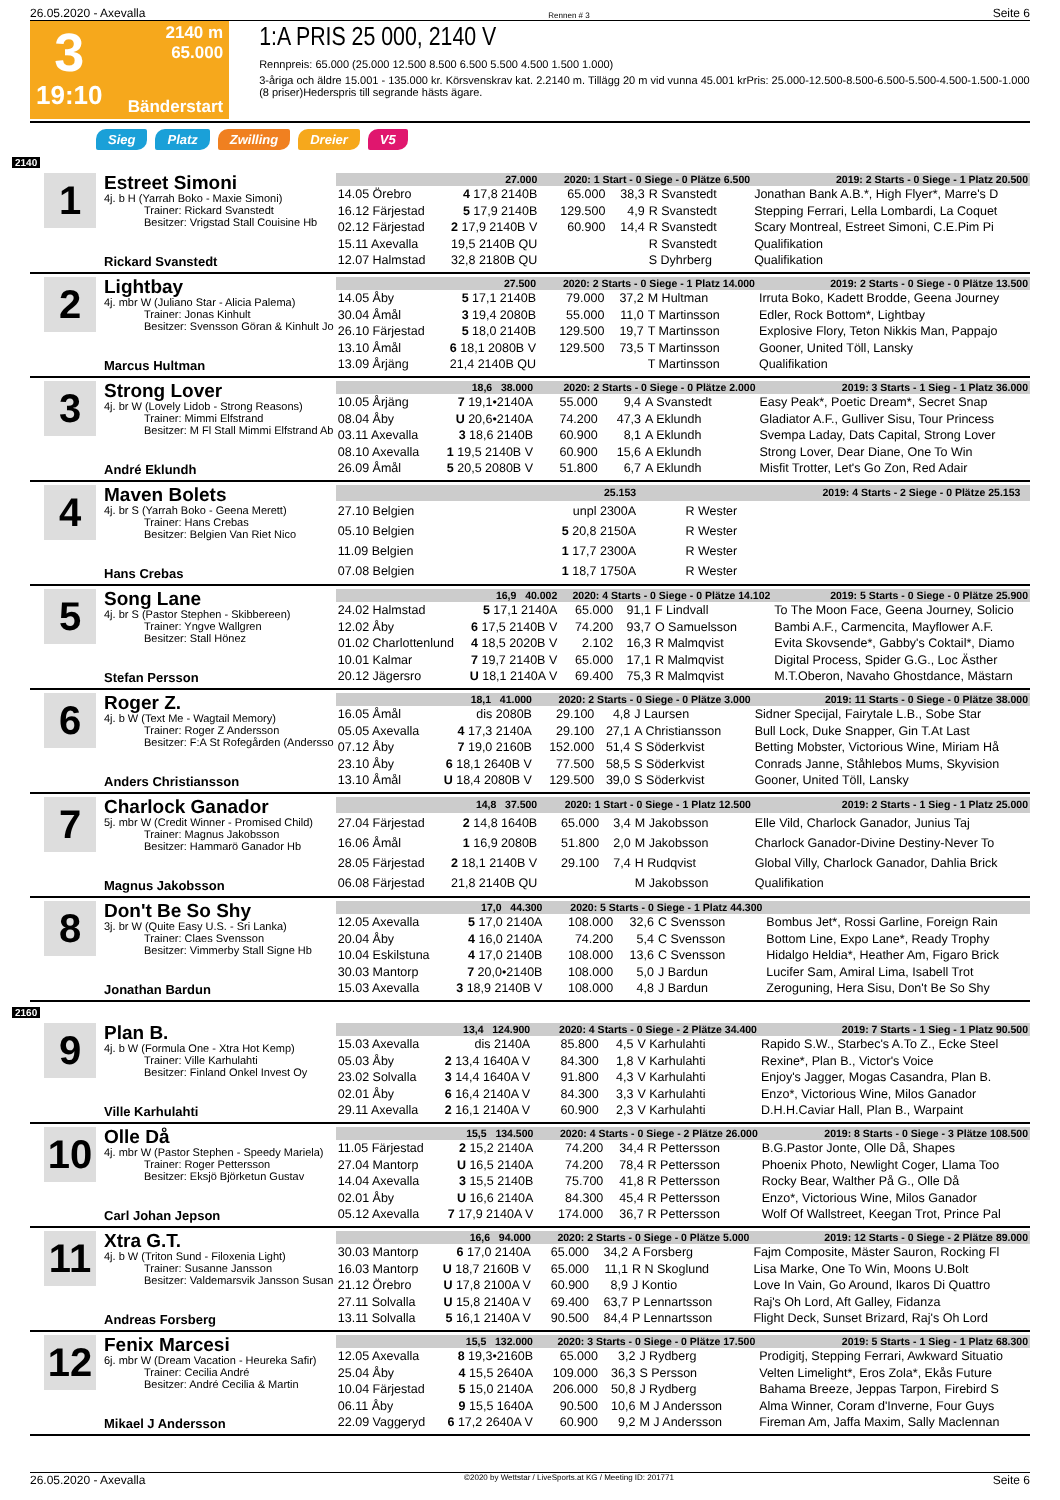26.05.2020 - Axevalla Rennen # 3 Seite 6
3
19:10
2140 m
65.000
Bänderstart
1:A PRIS 25 000, 2140 V
Rennpreis: 65.000 (25.000 12.500 8.500 6.500 5.500 4.500 1.500 1.000)
3-åriga och äldre 15.001 - 135.000 kr. Körsvenskrav kat. 2.2140 m. Tillägg 20 m vid vunna 45.001 krPris: 25.000-12.500-8.500-6.500-5.500-4.500-1.500-1.000 (8 priser)Hederspris till segrande hästs ägare.
Sieg Platz Zwilling Dreier V5
2140
1
Estreet Simoni
4j. b H (Yarrah Boko - Maxie Simoni)
Trainer: Rickard Svanstedt
Besitzer: Vrigstad Stall Couisine Hb
Rickard Svanstedt
| 27.000 | | 2020: 1 Start - 0 Siege - 0 Plätze 6.500 | | | | 2019: 2 Starts - 0 Siege - 1 Platz 20.500 |
| 14.05 Örebro | 4 17,8 2140B | 65.000 | 38,3 | R Svanstedt | | Jonathan Bank A.B.*, High Flyer*, Marre's D |
| 16.12 Färjestad | 5 17,9 2140B | 129.500 | 4,9 | R Svanstedt | | Stepping Ferrari, Lella Lombardi, La Coquet |
| 02.12 Färjestad | 2 17,9 2140B V | 60.900 | 14,4 | R Svanstedt | | Scary Montreal, Estreet Simoni, C.E.Pim Pi |
| 15.11 Axevalla | 19,5 2140B QU | | | R Svanstedt | | Qualifikation |
| 12.07 Halmstad | 32,8 2180B QU | | | S Dyhrberg | | Qualifikation |
2
Lightbay
4j. mbr W (Juliano Star - Alicia Palema)
Trainer: Jonas Kinhult
Besitzer: Svensson Göran & Kinhult Jo
Marcus Hultman
| 27.500 | | 2020: 2 Starts - 0 Siege - 1 Platz 14.000 | | | | 2019: 2 Starts - 0 Siege - 0 Plätze 13.500 |
| 14.05 Åby | 5 17,1 2140B | 79.000 | 37,2 | M Hultman | | Irruta Boko, Kadett Brodde, Geena Journey |
| 30.04 Åmål | 3 19,4 2080B | 55.000 | 11,0 | T Martinsson | | Edler, Rock Bottom*, Lightbay |
| 26.10 Färjestad | 5 18,0 2140B | 129.500 | 19,7 | T Martinsson | | Explosive Flory, Teton Nikkis Man, Pappajo |
| 13.10 Åmål | 6 18,1 2080B V | 129.500 | 73,5 | T Martinsson | | Gooner, United Töll, Lansky |
| 13.09 Årjäng | 21,4 2140B QU | | | T Martinsson | | Qualifikation |
3
Strong Lover
4j. br W (Lovely Lidob - Strong Reasons)
Trainer: Mimmi Elfstrand
Besitzer: M Fl Stall Mimmi Elfstrand Ab
André Eklundh
| 18,6 38.000 | | 2020: 2 Starts - 0 Siege - 0 Plätze 2.000 | | | | 2019: 3 Starts - 1 Sieg - 1 Platz 36.000 |
| 10.05 Årjäng | 7 19,1•2140A | 55.000 | 9,4 | A Svanstedt | | Easy Peak*, Poetic Dream*, Secret Snap |
| 08.04 Åby | U 20,6•2140A | 74.200 | 47,3 | A Eklundh | | Gladiator A.F., Gulliver Sisu, Tour Princess |
| 03.11 Axevalla | 3 18,6 2140B | 60.900 | 8,1 | A Eklundh | | Svempa Laday, Dats Capital, Strong Lover |
| 08.10 Axevalla | 1 19,5 2140B V | 60.900 | 15,6 | A Eklundh | | Strong Lover, Dear Diane, One To Win |
| 26.09 Åmål | 5 20,5 2080B V | 51.800 | 6,7 | A Eklundh | | Misfit Trotter, Let's Go Zon, Red Adair |
4
Maven Bolets
4j. br S (Yarrah Boko - Geena Merett)
Trainer: Hans Crebas
Besitzer: Belgien Van Riet Nico
Hans Crebas
| 25.153 | | 2019: 4 Starts - 2 Siege - 0 Plätze 25.153 | | | | |
| 27.10 Belgien | unpl 2300A | | | R Wester | | |
| 05.10 Belgien | 5 20,8 2150A | | | R Wester | | |
| 11.09 Belgien | 1 17,7 2300A | | | R Wester | | |
| 07.08 Belgien | 1 18,7 1750A | | | R Wester | | |
5
Song Lane
4j. br S (Pastor Stephen - Skibbereen)
Trainer: Yngve Wallgren
Besitzer: Stall Hönez
Stefan Persson
| 16,9 40.002 | | 2020: 4 Starts - 0 Siege - 0 Plätze 14.102 | | | | 2019: 5 Starts - 0 Siege - 0 Plätze 25.900 |
| 24.02 Halmstad | 5 17,1 2140A | 65.000 | 91,1 | F Lindvall | | To The Moon Face, Geena Journey, Solicio |
| 12.02 Åby | 6 17,5 2140B V | 74.200 | 93,7 | O Samuelsson | | Bambi A.F., Carmencita, Mayflower A.F. |
| 01.02 Charlottenlund | 4 18,5 2020B V | 2.102 | 16,3 | R Malmqvist | | Evita Skovsende*, Gabby's Coktail*, Diamo |
| 10.01 Kalmar | 7 19,7 2140B V | 65.000 | 17,1 | R Malmqvist | | Digital Process, Spider G.G., Loc Ästher |
| 20.12 Jägersro | U 18,1 2140A V | 69.400 | 75,3 | R Malmqvist | | M.T.Oberon, Navaho Ghostdance, Mästarn |
6
Roger Z.
4j. b W (Text Me - Wagtail Memory)
Trainer: Roger Z Andersson
Besitzer: F:A St Rofegården (Andersso
Anders Christiansson
| 18,1 41.000 | | 2020: 2 Starts - 0 Siege - 0 Plätze 3.000 | | | | 2019: 11 Starts - 0 Siege - 0 Plätze 38.000 |
| 16.05 Åmål | dis 2080B | 29.100 | 4,8 | J Laursen | | Sidner Specijal, Fairytale L.B., Sobe Star |
| 05.05 Axevalla | 4 17,3 2140A | 29.100 | 27,1 | A Christiansson | | Bull Lock, Duke Snapper, Gin T.At Last |
| 07.12 Åby | 7 19,0 2160B | 152.000 | 51,4 | S Söderkvist | | Betting Mobster, Victorious Wine, Miriam Hå |
| 23.10 Åby | 6 18,1 2640B V | 77.500 | 58,5 | S Söderkvist | | Conrads Janne, Ståhlebos Mums, Skyvision |
| 13.10 Åmål | U 18,4 2080B V | 129.500 | 39,0 | S Söderkvist | | Gooner, United Töll, Lansky |
7
Charlock Ganador
5j. mbr W (Credit Winner - Promised Child)
Trainer: Magnus Jakobsson
Besitzer: Hammarö Ganador Hb
Magnus Jakobsson
| 14,8 37.500 | | 2020: 1 Start - 0 Siege - 1 Platz 12.500 | | | | 2019: 2 Starts - 1 Sieg - 1 Platz 25.000 |
| 27.04 Färjestad | 2 14,8 1640B | 65.000 | 3,4 | M Jakobsson | | Elle Vild, Charlock Ganador, Junius Taj |
| 16.06 Åmål | 1 16,9 2080B | 51.800 | 2,0 | M Jakobsson | | Charlock Ganador-Divine Destiny-Never To |
| 28.05 Färjestad | 2 18,1 2140B V | 29.100 | 7,4 | H Rudqvist | | Global Villy, Charlock Ganador, Dahlia Brick |
| 06.08 Färjestad | 21,8 2140B QU | | | M Jakobsson | | Qualifikation |
8
Don't Be So Shy
3j. br W (Quite Easy U.S. - Sri Lanka)
Trainer: Claes Svensson
Besitzer: Vimmerby Stall Signe Hb
Jonathan Bardun
| 17,0 44.300 | | 2020: 5 Starts - 0 Siege - 1 Platz 44.300 | | | | |
| 12.05 Axevalla | 5 17,0 2140A | 108.000 | 32,6 | C Svensson | | Bombus Jet*, Rossi Garline, Foreign Rain |
| 20.04 Åby | 4 16,0 2140A | 74.200 | 5,4 | C Svensson | | Bottom Line, Expo Lane*, Ready Trophy |
| 10.04 Eskilstuna | 4 17,0 2140B | 108.000 | 13,6 | C Svensson | | Hidalgo Heldia*, Heather Am, Figaro Brick |
| 30.03 Mantorp | 7 20,0•2140B | 108.000 | 5,0 | J Bardun | | Lucifer Sam, Amiral Lima, Isabell Trot |
| 15.03 Axevalla | 3 18,9 2140B V | 108.000 | 4,8 | J Bardun | | Zeroguning, Hera Sisu, Don't Be So Shy |
2160
9
Plan B.
4j. b W (Formula One - Xtra Hot Kemp)
Trainer: Ville Karhulahti
Besitzer: Finland Onkel Invest Oy
Ville Karhulahti
| 13,4 124.900 | | 2020: 4 Starts - 0 Siege - 2 Plätze 34.400 | | | | 2019: 7 Starts - 1 Sieg - 1 Platz 90.500 |
| 15.03 Axevalla | dis 2140A | 85.800 | 4,5 | V Karhulahti | | Rapido S.W., Starbec's A.To Z., Ecke Steel |
| 05.03 Åby | 2 13,4 1640A V | 84.300 | 1,8 | V Karhulahti | | Rexine*, Plan B., Victor's Voice |
| 23.02 Solvalla | 3 14,4 1640A V | 91.800 | 4,3 | V Karhulahti | | Enjoy's Jagger, Mogas Casandra, Plan B. |
| 02.01 Åby | 6 16,4 2140A V | 84.300 | 3,3 | V Karhulahti | | Enzo*, Victorious Wine, Milos Ganador |
| 29.11 Axevalla | 2 16,1 2140A V | 60.900 | 2,3 | V Karhulahti | | D.H.H.Caviar Hall, Plan B., Warpaint |
10
Olle Då
4j. mbr W (Pastor Stephen - Speedy Mariela)
Trainer: Roger Pettersson
Besitzer: Eksjö Björketun Gustav
Carl Johan Jepson
| 15,5 134.500 | | 2020: 4 Starts - 0 Siege - 2 Plätze 26.000 | | | | 2019: 8 Starts - 0 Siege - 3 Plätze 108.500 |
| 11.05 Färjestad | 2 15,2 2140A | 74.200 | 34,4 | R Pettersson | | B.G.Pastor Jonte, Olle Då, Shapes |
| 27.04 Mantorp | U 16,5 2140A | 74.200 | 78,4 | R Pettersson | | Phoenix Photo, Newlight Coger, Llama Too |
| 14.04 Axevalla | 3 15,5 2140B | 75.700 | 41,8 | R Pettersson | | Rocky Bear, Walther På G., Olle Då |
| 02.01 Åby | U 16,6 2140A | 84.300 | 45,4 | R Pettersson | | Enzo*, Victorious Wine, Milos Ganador |
| 05.12 Axevalla | 7 17,9 2140A V | 174.000 | 36,7 | R Pettersson | | Wolf Of Wallstreet, Keegan Trot, Prince Pal |
11
Xtra G.T.
4j. b W (Triton Sund - Filoxenia Light)
Trainer: Susanne Jansson
Besitzer: Valdemarsvik Jansson Susan
Andreas Forsberg
| 16,6 94.000 | | 2020: 2 Starts - 0 Siege - 0 Plätze 5.000 | | | | 2019: 12 Starts - 0 Siege - 2 Plätze 89.000 |
| 30.03 Mantorp | 6 17,0 2140A | 65.000 | 34,2 | A Forsberg | | Fajm Composite, Mäster Sauron, Rocking Fl |
| 16.03 Mantorp | U 18,7 2160B V | 65.000 | 11,1 | R N Skoglund | | Lisa Marke, One To Win, Moons U.Bolt |
| 21.12 Örebro | U 17,8 2100A V | 60.900 | 8,9 | J Kontio | | Love In Vain, Go Around, Ikaros Di Quattro |
| 27.11 Solvalla | U 15,8 2140A V | 69.400 | 63,7 | P Lennartsson | | Raj's Oh Lord, Aft Galley, Fidanza |
| 13.11 Solvalla | 5 16,1 2140A V | 90.500 | 84,4 | P Lennartsson | | Flight Deck, Sunset Brizard, Raj's Oh Lord |
12
Fenix Marcesi
6j. mbr W (Dream Vacation - Heureka Safir)
Trainer: Cecilia André
Besitzer: André Cecilia & Martin
Mikael J Andersson
| 15,5 132.000 | | 2020: 3 Starts - 0 Siege - 0 Plätze 17.500 | | | | 2019: 5 Starts - 1 Sieg - 1 Platz 68.300 |
| 12.05 Axevalla | 8 19,3•2160B | 65.000 | 3,2 | J Rydberg | | Prodigitj, Stepping Ferrari, Awkward Situatio |
| 25.04 Åby | 4 15,5 2640A | 109.000 | 36,3 | S Persson | | Velten Limelight*, Eros Zola*, Ekås Future |
| 10.04 Färjestad | 5 15,0 2140A | 206.000 | 50,8 | J Rydberg | | Bahama Breeze, Jeppas Tarpon, Firebird S |
| 06.11 Åby | 9 15,5 1640A | 90.500 | 10,6 | M J Andersson | | Alma Winner, Coram d'Inverne, Four Guys |
| 22.09 Vaggeryd | 6 17,2 2640A V | 60.900 | 9,2 | M J Andersson | | Fireman Am, Jaffa Maxim, Sally Maclennan |
26.05.2020 - Axevalla ©2020 by Wettstar / LiveSports.at KG / Meeting ID: 201771 Seite 6